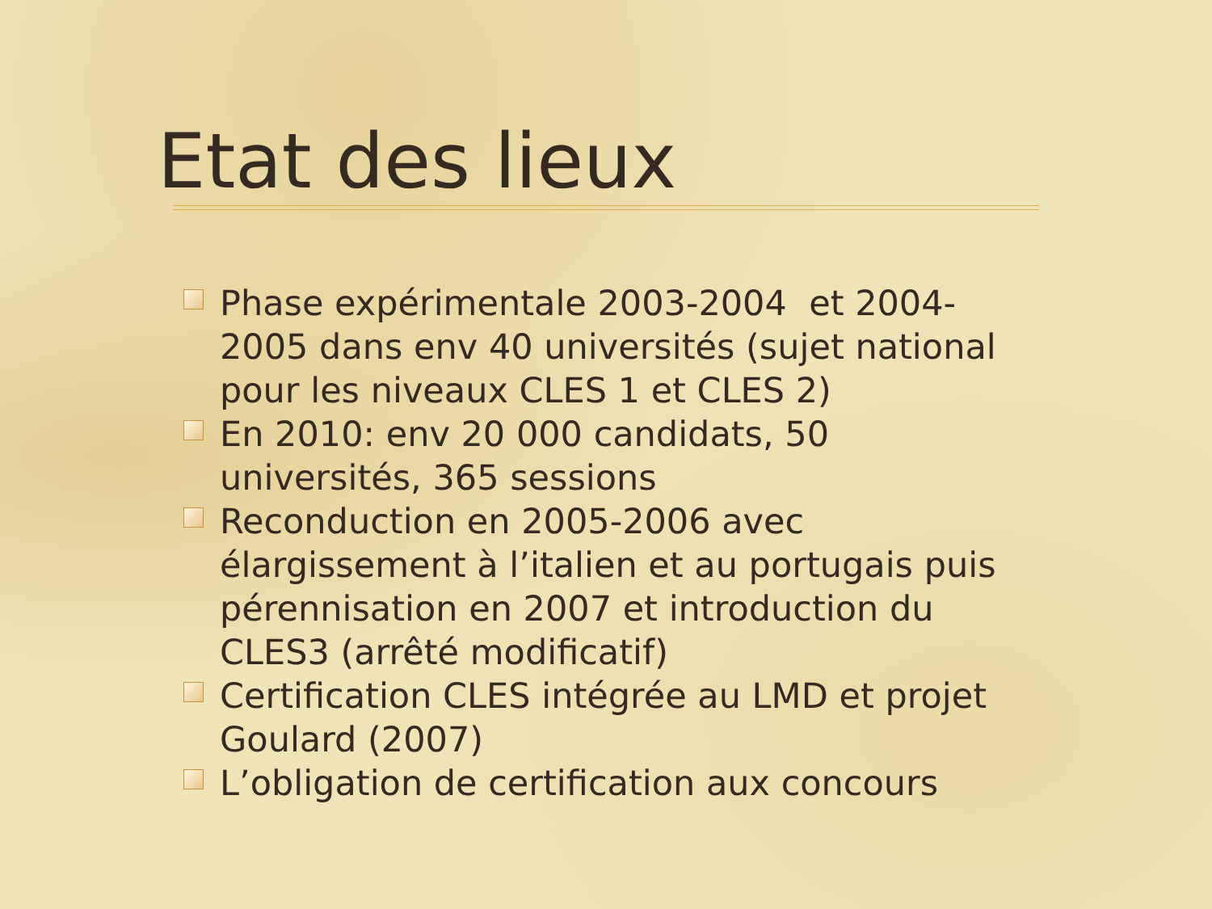Etat des lieux
Phase expérimentale 2003-2004 et 2004-2005 dans env 40 universités (sujet national pour les niveaux CLES 1 et CLES 2)
En 2010: env 20 000 candidats, 50 universités, 365 sessions
Reconduction en 2005-2006 avec élargissement à l’italien et au portugais puis pérennisation en 2007 et introduction du CLES3 (arrêté modificatif)
Certification CLES intégrée au LMD et projet Goulard (2007)
L’obligation de certification aux concours